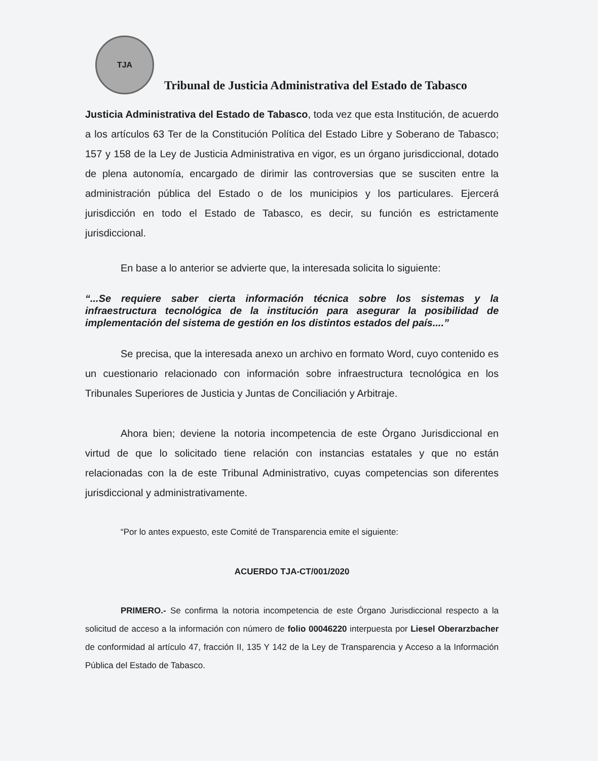TJA
Tribunal de Justicia Administrativa del Estado de Tabasco
Justicia Administrativa del Estado de Tabasco, toda vez que esta Institución, de acuerdo a los artículos 63 Ter de la Constitución Política del Estado Libre y Soberano de Tabasco; 157 y 158 de la Ley de Justicia Administrativa en vigor, es un órgano jurisdiccional, dotado de plena autonomía, encargado de dirimir las controversias que se susciten entre la administración pública del Estado o de los municipios y los particulares. Ejercerá jurisdicción en todo el Estado de Tabasco, es decir, su función es estrictamente jurisdiccional.
En base a lo anterior se advierte que, la interesada solicita lo siguiente:
“...Se requiere saber cierta información técnica sobre los sistemas y la infraestructura tecnológica de la institución para asegurar la posibilidad de implementación del sistema de gestión en los distintos estados del país....”
Se precisa, que la interesada anexo un archivo en formato Word, cuyo contenido es un cuestionario relacionado con información sobre infraestructura tecnológica en los Tribunales Superiores de Justicia y Juntas de Conciliación y Arbitraje.
Ahora bien; deviene la notoria incompetencia de este Órgano Jurisdiccional en virtud de que lo solicitado tiene relación con instancias estatales y que no están relacionadas con la de este Tribunal Administrativo, cuyas competencias son diferentes jurisdiccional y administrativamente.
“Por lo antes expuesto, este Comité de Transparencia emite el siguiente:
ACUERDO TJA-CT/001/2020
PRIMERO.- Se confirma la notoria incompetencia de este Órgano Jurisdiccional respecto a la solicitud de acceso a la información con número de folio 00046220 interpuesta por Liesel Oberarzbacher de conformidad al artículo 47, fracción II, 135 Y 142 de la Ley de Transparencia y Acceso a la Información Pública del Estado de Tabasco.